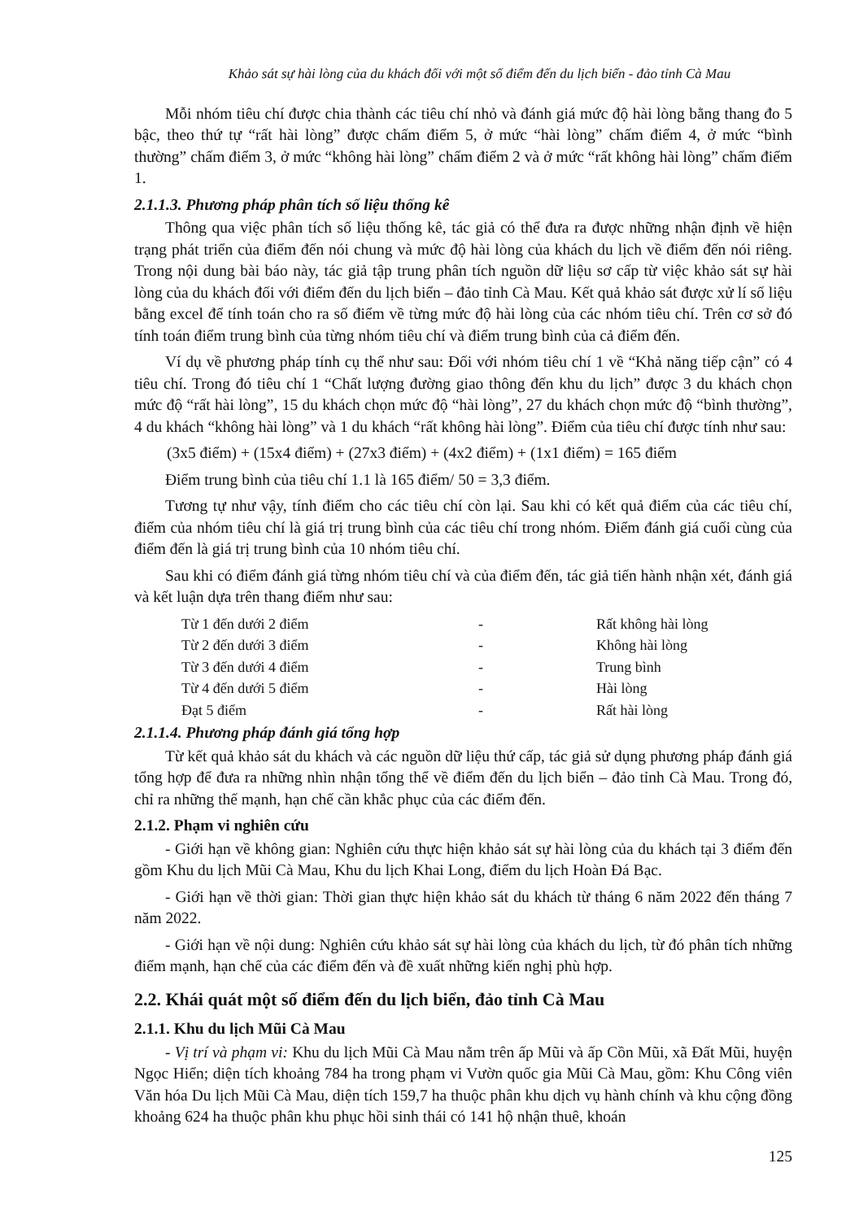Khảo sát sự hài lòng của du khách đối với một số điểm đến du lịch biển - đảo tỉnh Cà Mau
Mỗi nhóm tiêu chí được chia thành các tiêu chí nhỏ và đánh giá mức độ hài lòng bằng thang đo 5 bậc, theo thứ tự “rất hài lòng” được chấm điểm 5, ở mức “hài lòng” chấm điểm 4, ở mức “bình thường” chấm điểm 3, ở mức “không hài lòng” chấm điểm 2 và ở mức “rất không hài lòng” chấm điểm 1.
2.1.1.3. Phương pháp phân tích số liệu thống kê
Thông qua việc phân tích số liệu thống kê, tác giả có thể đưa ra được những nhận định về hiện trạng phát triển của điểm đến nói chung và mức độ hài lòng của khách du lịch về điểm đến nói riêng. Trong nội dung bài báo này, tác giả tập trung phân tích nguồn dữ liệu sơ cấp từ việc khảo sát sự hài lòng của du khách đối với điểm đến du lịch biển – đảo tỉnh Cà Mau. Kết quả khảo sát được xử lí số liệu bằng excel để tính toán cho ra số điểm về từng mức độ hài lòng của các nhóm tiêu chí. Trên cơ sở đó tính toán điểm trung bình của từng nhóm tiêu chí và điểm trung bình của cả điểm đến.
Ví dụ về phương pháp tính cụ thể như sau: Đối với nhóm tiêu chí 1 về “Khả năng tiếp cận” có 4 tiêu chí. Trong đó tiêu chí 1 “Chất lượng đường giao thông đến khu du lịch” được 3 du khách chọn mức độ “rất hài lòng”, 15 du khách chọn mức độ “hài lòng”, 27 du khách chọn mức độ “bình thường”, 4 du khách “không hài lòng” và 1 du khách “rất không hài lòng”. Điểm của tiêu chí được tính như sau:
(3x5 điểm) + (15x4 điểm) + (27x3 điểm) + (4x2 điểm) + (1x1 điểm) = 165 điểm
Điểm trung bình của tiêu chí 1.1 là 165 điểm/ 50 = 3,3 điểm.
Tương tự như vậy, tính điểm cho các tiêu chí còn lại. Sau khi có kết quả điểm của các tiêu chí, điểm của nhóm tiêu chí là giá trị trung bình của các tiêu chí trong nhóm. Điểm đánh giá cuối cùng của điểm đến là giá trị trung bình của 10 nhóm tiêu chí.
Sau khi có điểm đánh giá từng nhóm tiêu chí và của điểm đến, tác giả tiến hành nhận xét, đánh giá và kết luận dựa trên thang điểm như sau:
| Từ 1 đến dưới 2 điểm | - | Rất không hài lòng |
| Từ 2 đến dưới 3 điểm | - | Không hài lòng |
| Từ 3 đến dưới 4 điểm | - | Trung bình |
| Từ 4 đến dưới 5 điểm | - | Hài lòng |
| Đạt 5 điểm | - | Rất hài lòng |
2.1.1.4. Phương pháp đánh giá tổng hợp
Từ kết quả khảo sát du khách và các nguồn dữ liệu thứ cấp, tác giả sử dụng phương pháp đánh giá tổng hợp để đưa ra những nhìn nhận tổng thể về điểm đến du lịch biển – đảo tỉnh Cà Mau. Trong đó, chỉ ra những thế mạnh, hạn chế cần khắc phục của các điểm đến.
2.1.2. Phạm vi nghiên cứu
- Giới hạn về không gian: Nghiên cứu thực hiện khảo sát sự hài lòng của du khách tại 3 điểm đến gồm Khu du lịch Mũi Cà Mau, Khu du lịch Khai Long, điểm du lịch Hoàn Đá Bạc.
- Giới hạn về thời gian: Thời gian thực hiện khảo sát du khách từ tháng 6 năm 2022 đến tháng 7 năm 2022.
- Giới hạn về nội dung: Nghiên cứu khảo sát sự hài lòng của khách du lịch, từ đó phân tích những điểm mạnh, hạn chế của các điểm đến và đề xuất những kiến nghị phù hợp.
2.2. Khái quát một số điểm đến du lịch biển, đảo tỉnh Cà Mau
2.1.1. Khu du lịch Mũi Cà Mau
- Vị trí và phạm vi: Khu du lịch Mũi Cà Mau nằm trên ấp Mũi và ấp Cồn Mũi, xã Đất Mũi, huyện Ngọc Hiển; diện tích khoảng 784 ha trong phạm vi Vườn quốc gia Mũi Cà Mau, gồm: Khu Công viên Văn hóa Du lịch Mũi Cà Mau, diện tích 159,7 ha thuộc phân khu dịch vụ hành chính và khu cộng đồng khoảng 624 ha thuộc phân khu phục hồi sinh thái có 141 hộ nhận thuê, khoán
125